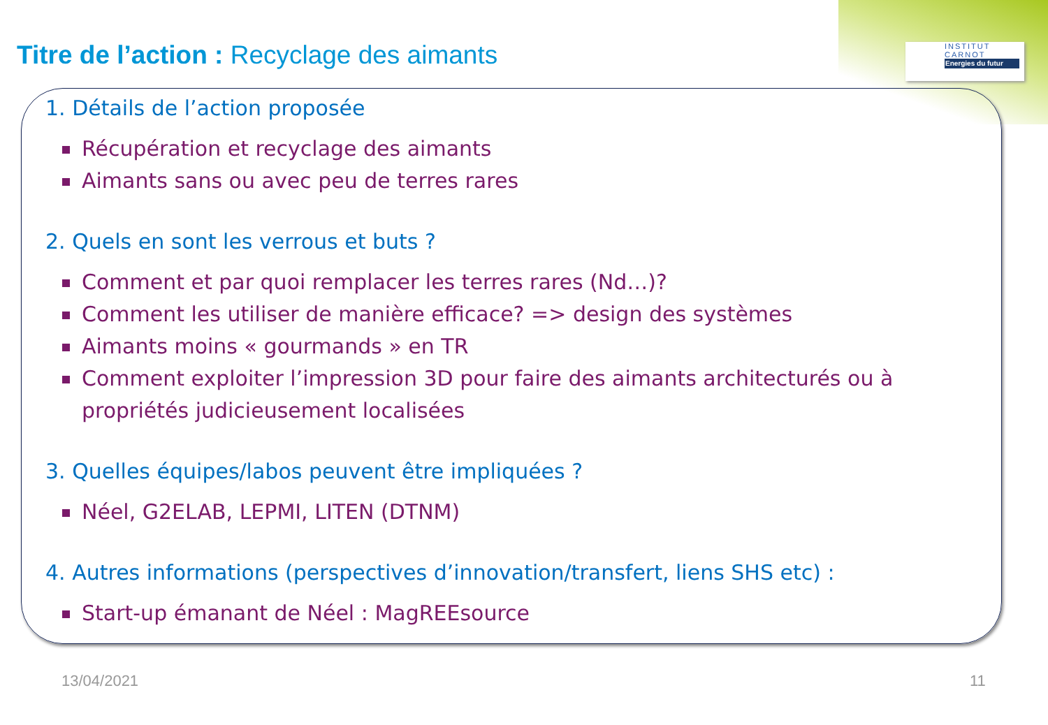INSTITUT
CARNOT
Energies du futur
Titre de l’action : Recyclage des aimants
1. Détails de l’action proposée
Récupération et recyclage des aimants
Aimants sans ou avec peu de terres rares
2. Quels en sont les verrous et buts ?
Comment et par quoi remplacer les terres rares (Nd…)?
Comment les utiliser de manière efficace? => design des systèmes
Aimants moins « gourmands » en TR
Comment exploiter l’impression 3D pour faire des aimants architecturés ou à propriétés judicieusement localisées
3. Quelles équipes/labos peuvent être impliquées ?
Néel, G2ELAB, LEPMI, LITEN (DTNM)
4. Autres informations (perspectives d’innovation/transfert, liens SHS etc) :
Start-up émanant de Néel : MagREEsource
13/04/2021 11